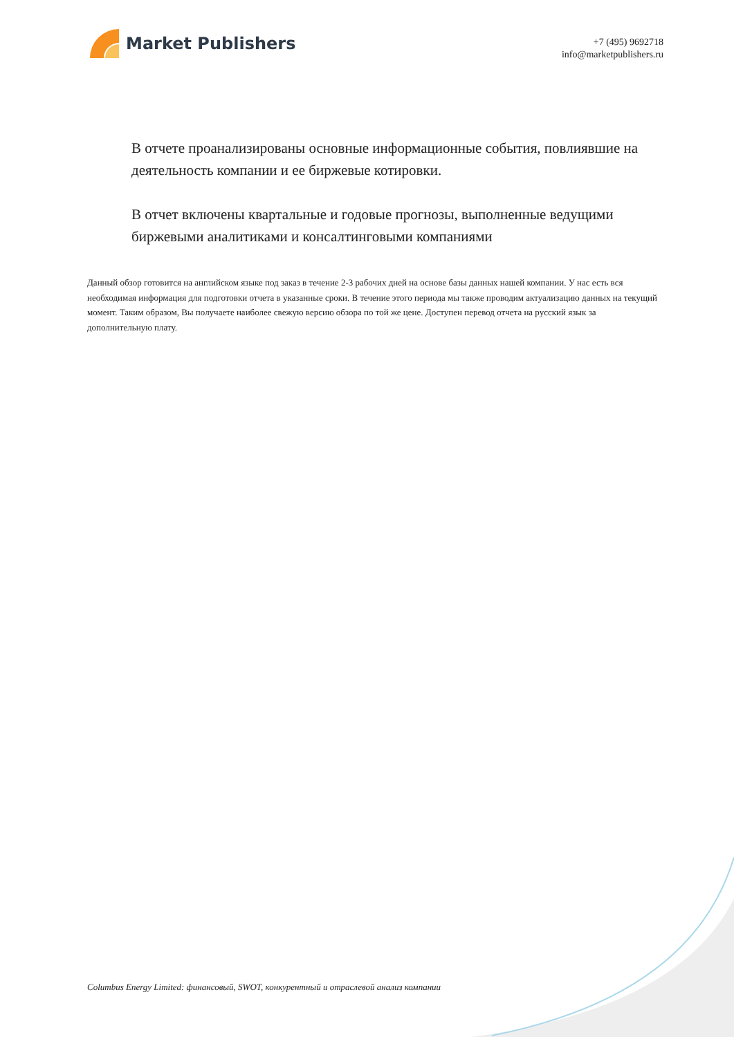Market Publishers
+7 (495) 9692718
info@marketpublishers.ru
В отчете проанализированы основные информационные события, повлиявшие на деятельность компании и ее биржевые котировки.
В отчет включены квартальные и годовые прогнозы, выполненные ведущими биржевыми аналитиками и консалтинговыми компаниями
Данный обзор готовится на английском языке под заказ в течение 2-3 рабочих дней на основе базы данных нашей компании. У нас есть вся необходимая информация для подготовки отчета в указанные сроки. В течение этого периода мы также проводим актуализацию данных на текущий момент. Таким образом, Вы получаете наиболее свежую версию обзора по той же цене. Доступен перевод отчета на русский язык за дополнительную плату.
Columbus Energy Limited: финансовый, SWOT, конкурентный и отраслевой анализ компании